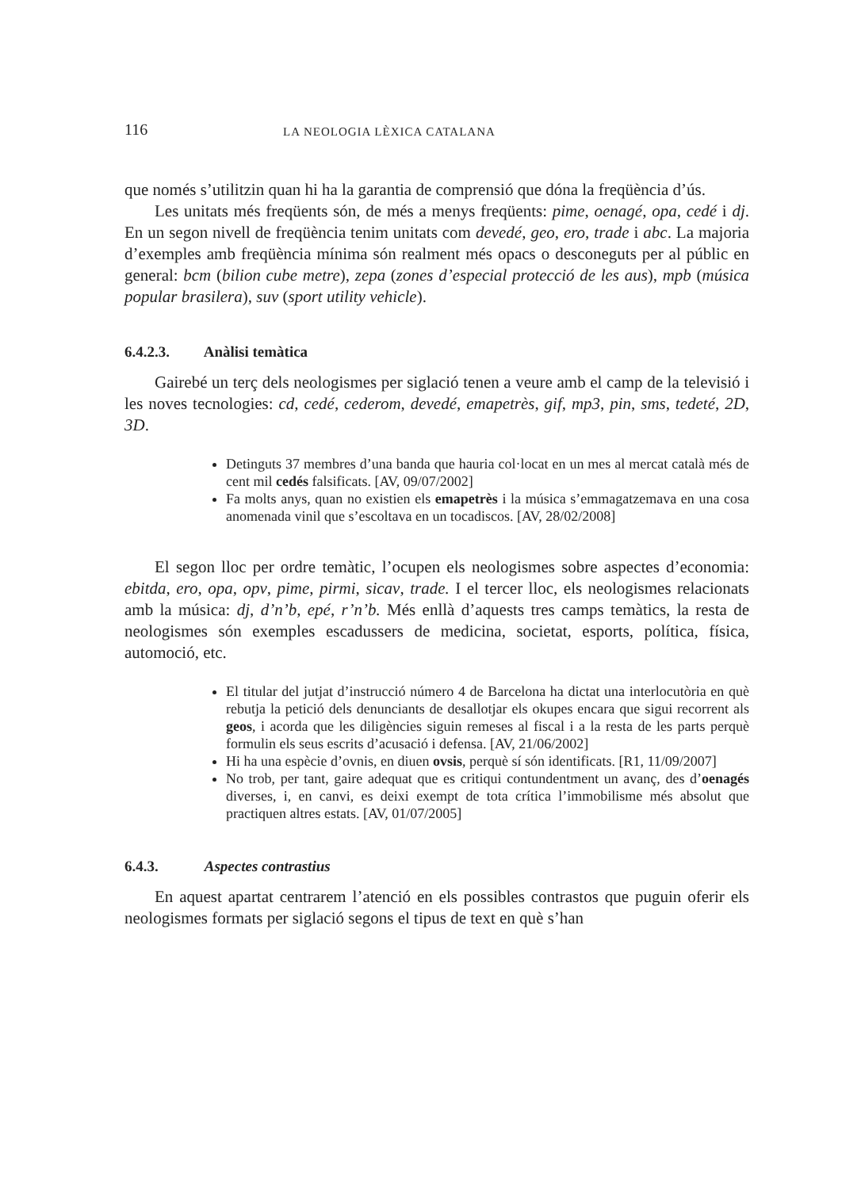116
LA NEOLOGIA LÈXICA CATALANA
que només s’utilitzin quan hi ha la garantia de comprensió que dóna la freqüència d’ús.
Les unitats més freqüents són, de més a menys freqüents: pime, oenagé, opa, cedé i dj. En un segon nivell de freqüència tenim unitats com devedé, geo, ero, trade i abc. La majoria d’exemples amb freqüència mínima són realment més opacs o desconeguts per al públic en general: bcm (bilion cube metre), zepa (zones d’especial protecció de les aus), mpb (música popular brasilera), suv (sport utility vehicle).
6.4.2.3. Anàlisi temàtica
Gairebé un terç dels neologismes per siglació tenen a veure amb el camp de la televisió i les noves tecnologies: cd, cedé, cederom, devedé, emapetrès, gif, mp3, pin, sms, tedeté, 2D, 3D.
Detinguts 37 membres d’una banda que hauria col·locat en un mes al mercat català més de cent mil cedés falsificats. [AV, 09/07/2002]
Fa molts anys, quan no existien els emapetrès i la música s’emmagatzemava en una cosa anomenada vinil que s’escoltava en un tocadiscos. [AV, 28/02/2008]
El segon lloc per ordre temàtic, l’ocupen els neologismes sobre aspectes d’economia: ebitda, ero, opa, opv, pime, pirmi, sicav, trade. I el tercer lloc, els neologismes relacionats amb la música: dj, d’n’b, epé, r’n’b. Més enllà d’aquests tres camps temàtics, la resta de neologismes són exemples escadussers de medicina, societat, esports, política, física, automoció, etc.
El titular del jutjat d’instrucció número 4 de Barcelona ha dictat una interlocutòria en què rebutja la petició dels denunciants de desallotjar els okupes encara que sigui recorrent als geos, i acorda que les diligències siguin remeses al fiscal i a la resta de les parts perquè formulin els seus escrits d’acusació i defensa. [AV, 21/06/2002]
Hi ha una espècie d’ovnis, en diuen ovsis, perquè sí són identificats. [R1, 11/09/2007]
No trob, per tant, gaire adequat que es critiqui contundentment un avanç, des d’oenagés diverses, i, en canvi, es deixi exempt de tota crítica l’immobilisme més absolut que practiquen altres estats. [AV, 01/07/2005]
6.4.3. Aspectes contrastius
En aquest apartat centrarem l’atenció en els possibles contrastos que puguin oferir els neologismes formats per siglació segons el tipus de text en què s’han